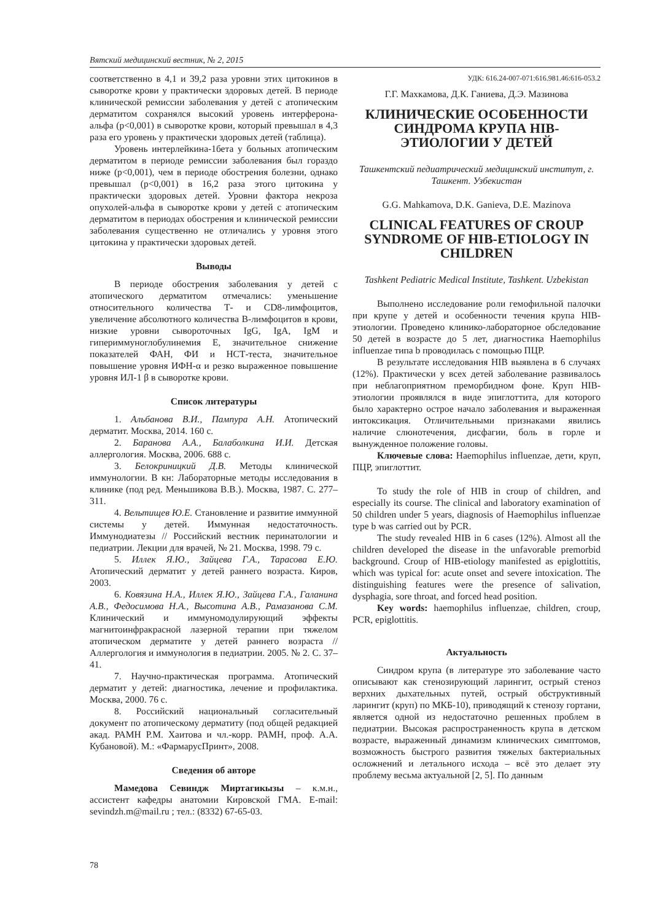Вятский медицинский вестник, № 2, 2015
соответственно в 4,1 и 39,2 раза уровни этих цитокинов в сыворотке крови у практически здоровых детей. В периоде клинической ремиссии заболевания у детей с атопическим дерматитом сохранялся высокий уровень интерферона-альфа (p<0,001) в сыворотке крови, который превышал в 4,3 раза его уровень у практически здоровых детей (таблица).
Уровень интерлейкина-1бета у больных атопическим дерматитом в периоде ремиссии заболевания был гораздо ниже (p<0,001), чем в периоде обострения болезни, однако превышал (p<0,001) в 16,2 раза этого цитокина у практически здоровых детей. Уровни фактора некроза опухолей-альфа в сыворотке крови у детей с атопическим дерматитом в периодах обострения и клинической ремиссии заболевания существенно не отличались у уровня этого цитокина у практически здоровых детей.
Выводы
В периоде обострения заболевания у детей с атопического дерматитом отмечались: уменьшение относительного количества Т- и CD8-лимфоцитов, увеличение абсолютного количества В-лимфоцитов в крови, низкие уровни сывороточных IgG, IgA, IgM и гипериммуноглобулинемия Е, значительное снижение показателей ФАН, ФИ и НСТ-теста, значительное повышение уровня ИФН-α и резко выраженное повышение уровня ИЛ-1 β в сыворотке крови.
Список литературы
1. Альбанова В.И., Пампура А.Н. Атопический дерматит. Москва, 2014. 160 с.
2. Баранова А.А., Балаболкина И.И. Детская аллергология. Москва, 2006. 688 с.
3. Белокриницкий Д.В. Методы клинической иммунологии. В кн: Лабораторные методы исследования в клинике (под ред. Меньшикова В.В.). Москва, 1987. С. 277–311.
4. Вельтищев Ю.Е. Становление и развитие иммунной системы у детей. Иммунная недостаточность. Иммунодиатезы // Российский вестник перинатологии и педиатрии. Лекции для врачей, № 21. Москва, 1998. 79 с.
5. Иллек Я.Ю., Зайцева Г.А., Тарасова Е.Ю. Атопический дерматит у детей раннего возраста. Киров, 2003.
6. Ковязина Н.А., Иллек Я.Ю., Зайцева Г.А., Галанина А.В., Федосимова Н.А., Высотина А.В., Рамазанова С.М. Клинический и иммуномодулирующий эффекты магнитоинфракрасной лазерной терапии при тяжелом атопическом дерматите у детей раннего возраста // Аллергология и иммунология в педиатрии. 2005. № 2. С. 37–41.
7. Научно-практическая программа. Атопический дерматит у детей: диагностика, лечение и профилактика. Москва, 2000. 76 с.
8. Российский национальный согласительный документ по атопическому дерматиту (под общей редакцией акад. РАМН Р.М. Хаитова и чл.-корр. РАМН, проф. А.А. Кубановой). М.: «ФармарусПринт», 2008.
Сведения об авторе
Мамедова Севиндж Миртагикызы – к.м.н., ассистент кафедры анатомии Кировской ГМА. E-mail: sevindzh.m@mail.ru ; тел.: (8332) 67-65-03.
УДК: 616.24-007-071:616.981.46:616-053.2
Г.Г. Махкамова, Д.К. Ганиева, Д.Э. Мазинова
КЛИНИЧЕСКИЕ ОСОБЕННОСТИ СИНДРОМА КРУПА HIB-ЭТИОЛОГИИ У ДЕТЕЙ
Ташкентский педиатрический медицинский институт, г. Ташкент. Узбекистан
G.G. Mahkamova, D.K. Ganieva, D.E. Mazinova
CLINICAL FEATURES OF CROUP SYNDROME OF HIB-ETIOLOGY IN CHILDREN
Tashkent Pediatric Medical Institute, Tashkent. Uzbekistan
Выполнено исследование роли гемофильной палочки при крупе у детей и особенности течения крупа HIB-этиологии. Проведено клинико-лабораторное обследование 50 детей в возрасте до 5 лет, диагностика Haemophilus influenzae типа b проводилась с помощью ПЦР.
В результате исследования HIB выявлена в 6 случаях (12%). Практически у всех детей заболевание развивалось при неблагоприятном преморбидном фоне. Круп HIB-этиологии проявлялся в виде эпиглоттита, для которого было характерно острое начало заболевания и выраженная интоксикация. Отличительными признаками явились наличие слюнотечения, дисфагии, боль в горле и вынужденное положение головы.
Ключевые слова: Haemophilus influenzae, дети, круп, ПЦР, эпиглоттит.
To study the role of HIB in croup of children, and especially its course. The clinical and laboratory examination of 50 children under 5 years, diagnosis of Haemophilus influenzae type b was carried out by PCR.
The study revealed HIB in 6 cases (12%). Almost all the children developed the disease in the unfavorable premorbid background. Croup of HIB-etiology manifested as epiglottitis, which was typical for: acute onset and severe intoxication. The distinguishing features were the presence of salivation, dysphagia, sore throat, and forced head position.
Key words: haemophilus influenzae, children, croup, PCR, epiglottitis.
Актуальность
Синдром крупа (в литературе это заболевание часто описывают как стенозирующий ларингит, острый стеноз верхних дыхательных путей, острый обструктивный ларингит (круп) по МКБ-10), приводящий к стенозу гортани, является одной из недостаточно решенных проблем в педиатрии. Высокая распространенность крупа в детском возрасте, выраженный динамизм клинических симптомов, возможность быстрого развития тяжелых бактериальных осложнений и летального исхода – всё это делает эту проблему весьма актуальной [2, 5]. По данным
78